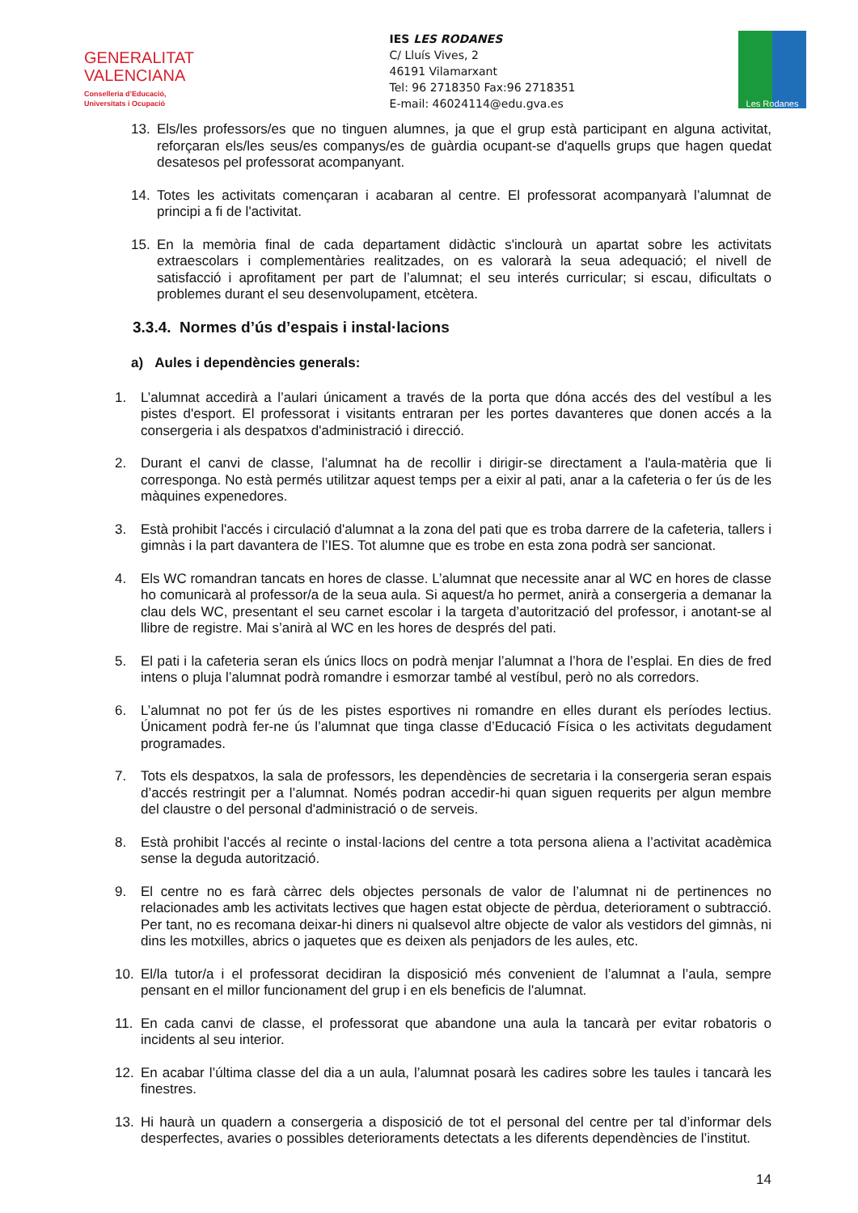GENERALITAT
VALENCIANA
Conselleria d’Educació,
Universitats i Ocupació
IES LES RODANES
C/ Lluís Vives, 2
46191 Vilamarxant
Tel: 96 2718350 Fax:96 2718351
E-mail: 46024114@edu.gva.es
Les Rodanes
13. Els/les professors/es que no tinguen alumnes, ja que el grup està participant en alguna activitat, reforçaran els/les seus/es companys/es de guàrdia ocupant-se d'aquells grups que hagen quedat desatesos pel professorat acompanyant.
14. Totes les activitats començaran i acabaran al centre. El professorat acompanyarà l’alumnat de principi a fi de l'activitat.
15. En la memòria final de cada departament didàctic s'inclourà un apartat sobre les activitats extraescolars i complementàries realitzades, on es valorarà la seua adequació; el nivell de satisfacció i aprofitament per part de l’alumnat; el seu interés curricular; si escau, dificultats o problemes durant el seu desenvolupament, etcètera.
3.3.4. Normes d’ús d’espais i instal·lacions
a) Aules i dependències generals:
1. L’alumnat accedirà a l’aulari únicament a través de la porta que dóna accés des del vestíbul a les pistes d'esport. El professorat i visitants entraran per les portes davanteres que donen accés a la consergeria i als despatxos d'administració i direcció.
2. Durant el canvi de classe, l’alumnat ha de recollir i dirigir-se directament a l'aula-matèria que li corresponga. No està permés utilitzar aquest temps per a eixir al pati, anar a la cafeteria o fer ús de les màquines expenedores.
3. Està prohibit l'accés i circulació d'alumnat a la zona del pati que es troba darrere de la cafeteria, tallers i gimnàs i la part davantera de l’IES. Tot alumne que es trobe en esta zona podrà ser sancionat.
4. Els WC romandran tancats en hores de classe. L’alumnat que necessite anar al WC en hores de classe ho comunicarà al professor/a de la seua aula. Si aquest/a ho permet, anirà a consergeria a demanar la clau dels WC, presentant el seu carnet escolar i la targeta d’autorització del professor, i anotant-se al llibre de registre. Mai s’anirà al WC en les hores de després del pati.
5. El pati i la cafeteria seran els únics llocs on podrà menjar l’alumnat a l’hora de l’esplai. En dies de fred intens o pluja l’alumnat podrà romandre i esmorzar també al vestíbul, però no als corredors.
6. L’alumnat no pot fer ús de les pistes esportives ni romandre en elles durant els períodes lectius. Únicament podrà fer-ne ús l’alumnat que tinga classe d’Educació Física o les activitats degudament programades.
7. Tots els despatxos, la sala de professors, les dependències de secretaria i la consergeria seran espais d’accés restringit per a l’alumnat. Només podran accedir-hi quan siguen requerits per algun membre del claustre o del personal d'administració o de serveis.
8. Està prohibit l’accés al recinte o instal·lacions del centre a tota persona aliena a l’activitat acadèmica sense la deguda autorització.
9. El centre no es farà càrrec dels objectes personals de valor de l’alumnat ni de pertinences no relacionades amb les activitats lectives que hagen estat objecte de pèrdua, deteriorament o subtracció. Per tant, no es recomana deixar-hi diners ni qualsevol altre objecte de valor als vestidors del gimnàs, ni dins les motxilles, abrics o jaquetes que es deixen als penjadors de les aules, etc.
10. El/la tutor/a i el professorat decidiran la disposició més convenient de l’alumnat a l’aula, sempre pensant en el millor funcionament del grup i en els beneficis de l'alumnat.
11. En cada canvi de classe, el professorat que abandone una aula la tancarà per evitar robatoris o incidents al seu interior.
12. En acabar l’última classe del dia a un aula, l’alumnat posarà les cadires sobre les taules i tancarà les finestres.
13. Hi haurà un quadern a consergeria a disposició de tot el personal del centre per tal d’informar dels desperfectes, avaries o possibles deterioraments detectats a les diferents dependències de l’institut.
14